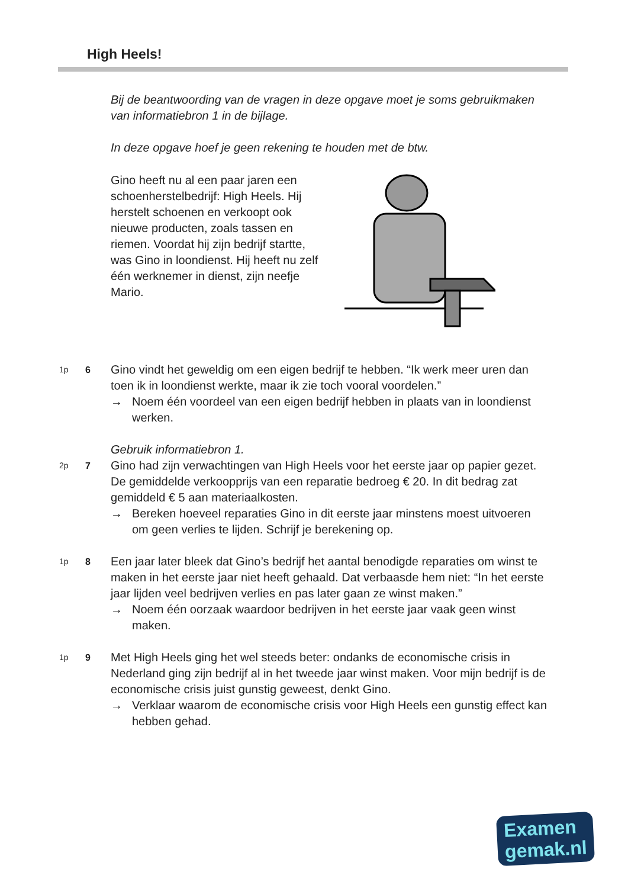High Heels!
Bij de beantwoording van de vragen in deze opgave moet je soms gebruikmaken van informatiebron 1 in de bijlage.
In deze opgave hoef je geen rekening te houden met de btw.
Gino heeft nu al een paar jaren een schoenherstelbedrijf: High Heels. Hij herstelt schoenen en verkoopt ook nieuwe producten, zoals tassen en riemen. Voordat hij zijn bedrijf startte, was Gino in loondienst. Hij heeft nu zelf één werknemer in dienst, zijn neefje Mario.
1p 6
Gino vindt het geweldig om een eigen bedrijf te hebben. “Ik werk meer uren dan toen ik in loondienst werkte, maar ik zie toch vooral voordelen.”
→ Noem één voordeel van een eigen bedrijf hebben in plaats van in loondienst werken.
Gebruik informatiebron 1.
2p 7
Gino had zijn verwachtingen van High Heels voor het eerste jaar op papier gezet. De gemiddelde verkoopprijs van een reparatie bedroeg € 20. In dit bedrag zat gemiddeld € 5 aan materiaalkosten.
→ Bereken hoeveel reparaties Gino in dit eerste jaar minstens moest uitvoeren om geen verlies te lijden. Schrijf je berekening op.
1p 8
Een jaar later bleek dat Gino’s bedrijf het aantal benodigde reparaties om winst te maken in het eerste jaar niet heeft gehaald. Dat verbaasde hem niet: “In het eerste jaar lijden veel bedrijven verlies en pas later gaan ze winst maken.”
→ Noem één oorzaak waardoor bedrijven in het eerste jaar vaak geen winst maken.
1p 9
Met High Heels ging het wel steeds beter: ondanks de economische crisis in Nederland ging zijn bedrijf al in het tweede jaar winst maken. Voor mijn bedrijf is de economische crisis juist gunstig geweest, denkt Gino.
→ Verklaar waarom de economische crisis voor High Heels een gunstig effect kan hebben gehad.
Examen
gemak.nl